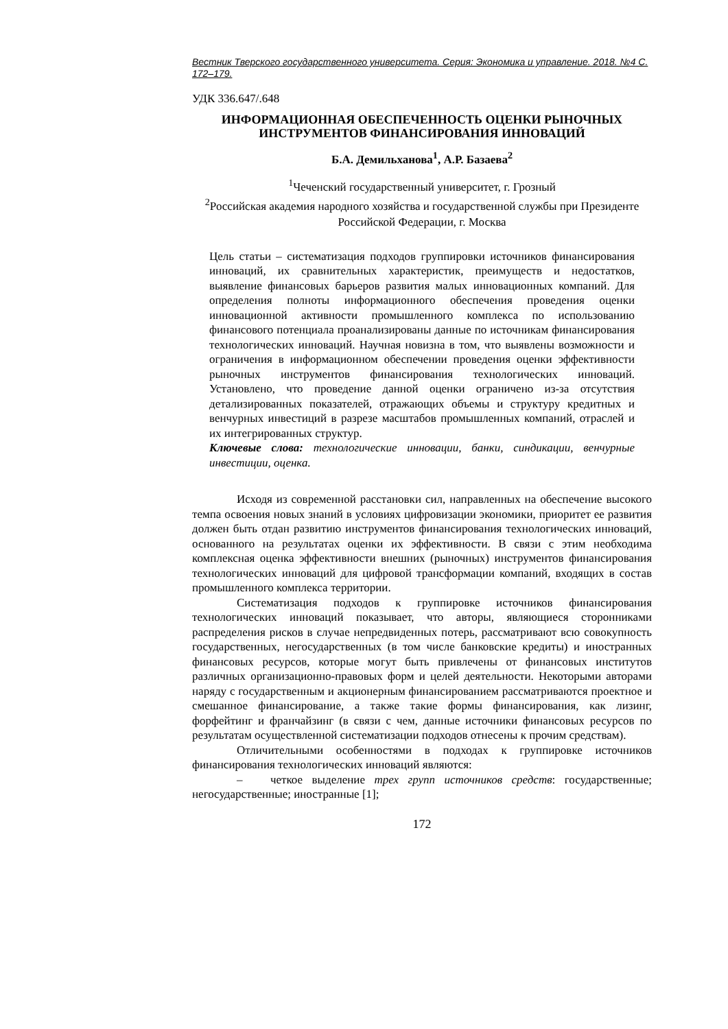Вестник Тверского государственного университета. Серия: Экономика и управление. 2018. №4 С. 172–179.
УДК 336.647/.648
ИНФОРМАЦИОННАЯ ОБЕСПЕЧЕННОСТЬ ОЦЕНКИ РЫНОЧНЫХ ИНСТРУМЕНТОВ ФИНАНСИРОВАНИЯ ИННОВАЦИЙ
Б.А. Демильханова<sup>1</sup>, А.Р. Базаева<sup>2</sup>
<sup>1</sup> Чеченский государственный университет, г. Грозный
<sup>2</sup> Российская академия народного хозяйства и государственной службы при Президенте Российской Федерации, г. Москва
Цель статьи – систематизация подходов группировки источников финансирования инноваций, их сравнительных характеристик, преимуществ и недостатков, выявление финансовых барьеров развития малых инновационных компаний. Для определения полноты информационного обеспечения проведения оценки инновационной активности промышленного комплекса по использованию финансового потенциала проанализированы данные по источникам финансирования технологических инноваций. Научная новизна в том, что выявлены возможности и ограничения в информационном обеспечении проведения оценки эффективности рыночных инструментов финансирования технологических инноваций. Установлено, что проведение данной оценки ограничено из-за отсутствия детализированных показателей, отражающих объемы и структуру кредитных и венчурных инвестиций в разрезе масштабов промышленных компаний, отраслей и их интегрированных структур.
Ключевые слова: технологические инновации, банки, синдикации, венчурные инвестиции, оценка.
Исходя из современной расстановки сил, направленных на обеспечение высокого темпа освоения новых знаний в условиях цифровизации экономики, приоритет ее развития должен быть отдан развитию инструментов финансирования технологических инноваций, основанного на результатах оценки их эффективности. В связи с этим необходима комплексная оценка эффективности внешних (рыночных) инструментов финансирования технологических инноваций для цифровой трансформации компаний, входящих в состав промышленного комплекса территории.
Систематизация подходов к группировке источников финансирования технологических инноваций показывает, что авторы, являющиеся сторонниками распределения рисков в случае непредвиденных потерь, рассматривают всю совокупность государственных, негосударственных (в том числе банковские кредиты) и иностранных финансовых ресурсов, которые могут быть привлечены от финансовых институтов различных организационно-правовых форм и целей деятельности. Некоторыми авторами наряду с государственным и акционерным финансированием рассматриваются проектное и смешанное финансирование, а также такие формы финансирования, как лизинг, форфейтинг и франчайзинг (в связи с чем, данные источники финансовых ресурсов по результатам осуществленной систематизации подходов отнесены к прочим средствам).
Отличительными особенностями в подходах к группировке источников финансирования технологических инноваций являются:
– четкое выделение трех групп источников средств: государственные; негосударственные; иностранные [1];
172